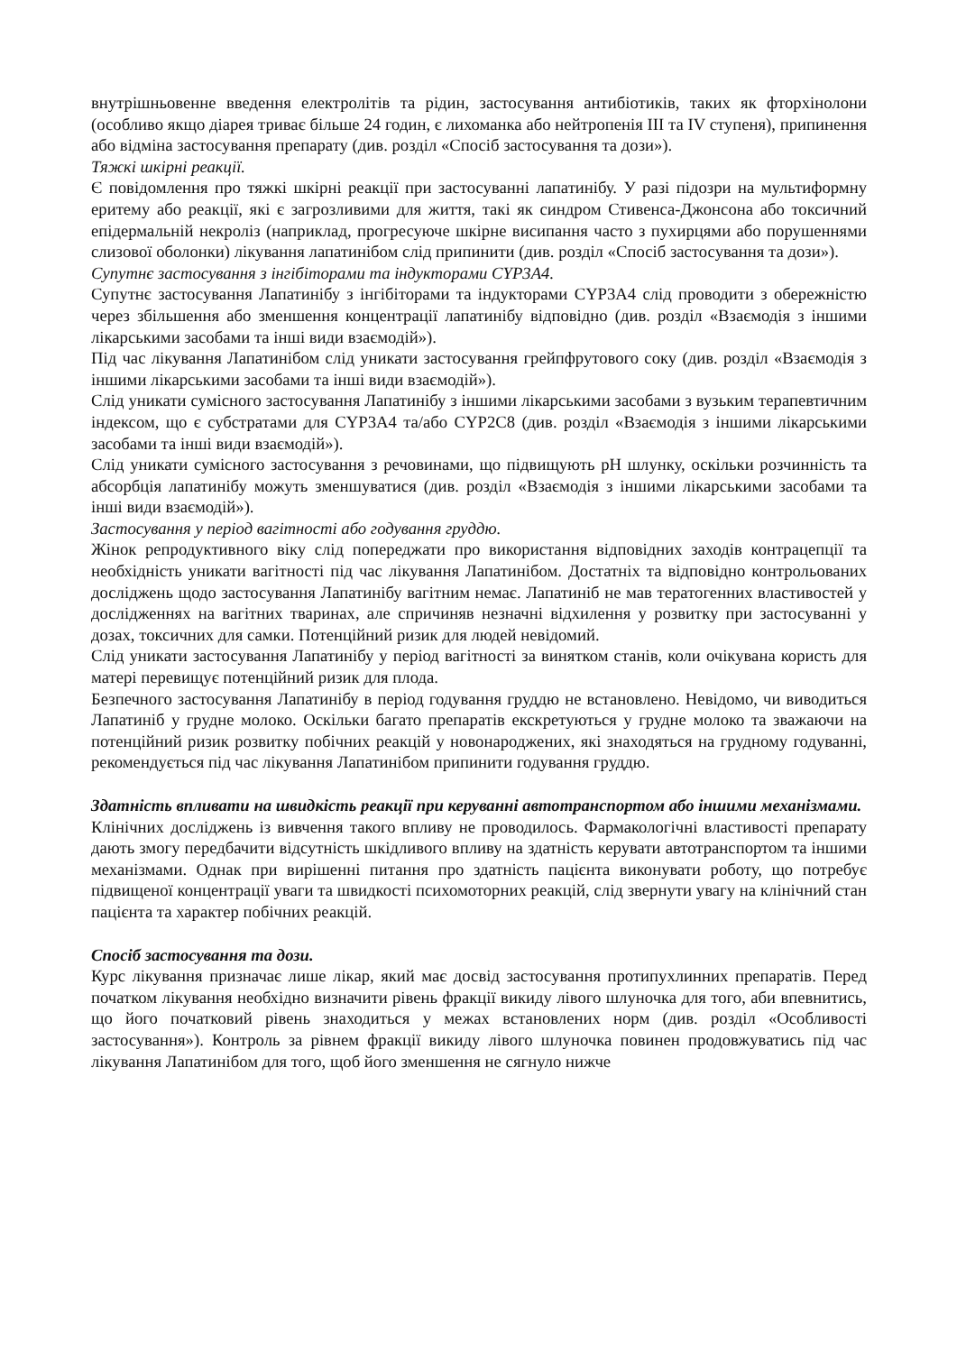внутрішньовенне введення електролітів та рідин, застосування антибіотиків, таких як фторхінолони (особливо якщо діарея триває більше 24 годин, є лихоманка або нейтропенія III та IV ступеня), припинення або відміна застосування препарату (див. розділ «Спосіб застосування та дози»).
Тяжкі шкірні реакції.
Є повідомлення про тяжкі шкірні реакції при застосуванні лапатинібу. У разі підозри на мультиформну еритему або реакції, які є загрозливими для життя, такі як синдром Стивенса-Джонсона або токсичний епідермальній некроліз (наприклад, прогресуюче шкірне висипання часто з пухирцями або порушеннями слизової оболонки) лікування лапатинібом слід припинити (див. розділ «Спосіб застосування та дози»).
Супутнє застосування з інгібіторами та індукторами CYP3A4.
Супутнє застосування Лапатинібу з інгібіторами та індукторами CYP3A4 слід проводити з обережністю через збільшення або зменшення концентрації лапатинібу відповідно (див. розділ «Взаємодія з іншими лікарськими засобами та інші види взаємодій»).
Під час лікування Лапатинібом слід уникати застосування грейпфрутового соку (див. розділ «Взаємодія з іншими лікарськими засобами та інші види взаємодій»).
Слід уникати сумісного застосування Лапатинібу з іншими лікарськими засобами з вузьким терапевтичним індексом, що є субстратами для CYP3A4 та/або CYP2C8 (див. розділ «Взаємодія з іншими лікарськими засобами та інші види взаємодій»).
Слід уникати сумісного застосування з речовинами, що підвищують pH шлунку, оскільки розчинність та абсорбція лапатинібу можуть зменшуватися (див. розділ «Взаємодія з іншими лікарськими засобами та інші види взаємодій»).
Застосування у період вагітності або годування груддю.
Жінок репродуктивного віку слід попереджати про використання відповідних заходів контрацепції та необхідність уникати вагітності під час лікування Лапатинібом. Достатніх та відповідно контрольованих досліджень щодо застосування Лапатинібу вагітним немає. Лапатиніб не мав тератогенних властивостей у дослідженнях на вагітних тваринах, але спричиняв незначні відхилення у розвитку при застосуванні у дозах, токсичних для самки. Потенційний ризик для людей невідомий.
Слід уникати застосування Лапатинібу у період вагітності за винятком станів, коли очікувана користь для матері перевищує потенційний ризик для плода.
Безпечного застосування Лапатинібу в період годування груддю не встановлено. Невідомо, чи виводиться Лапатиніб у грудне молоко. Оскільки багато препаратів екскретуються у грудне молоко та зважаючи на потенційний ризик розвитку побічних реакцій у новонароджених, які знаходяться на грудному годуванні, рекомендується під час лікування Лапатинібом припинити годування груддю.
Здатність впливати на швидкість реакції при керуванні автотранспортом або іншими механізмами.
Клінічних досліджень із вивчення такого впливу не проводилось. Фармакологічні властивості препарату дають змогу передбачити відсутність шкідливого впливу на здатність керувати автотранспортом та іншими механізмами. Однак при вирішенні питання про здатність пацієнта виконувати роботу, що потребує підвищеної концентрації уваги та швидкості психомоторних реакцій, слід звернути увагу на клінічний стан пацієнта та характер побічних реакцій.
Спосіб застосування та дози.
Курс лікування призначає лише лікар, який має досвід застосування протипухлинних препаратів. Перед початком лікування необхідно визначити рівень фракції викиду лівого шлуночка для того, аби впевнитись, що його початковий рівень знаходиться у межах встановлених норм (див. розділ «Особливості застосування»). Контроль за рівнем фракції викиду лівого шлуночка повинен продовжуватись під час лікування Лапатинібом для того, щоб його зменшення не сягнуло нижче